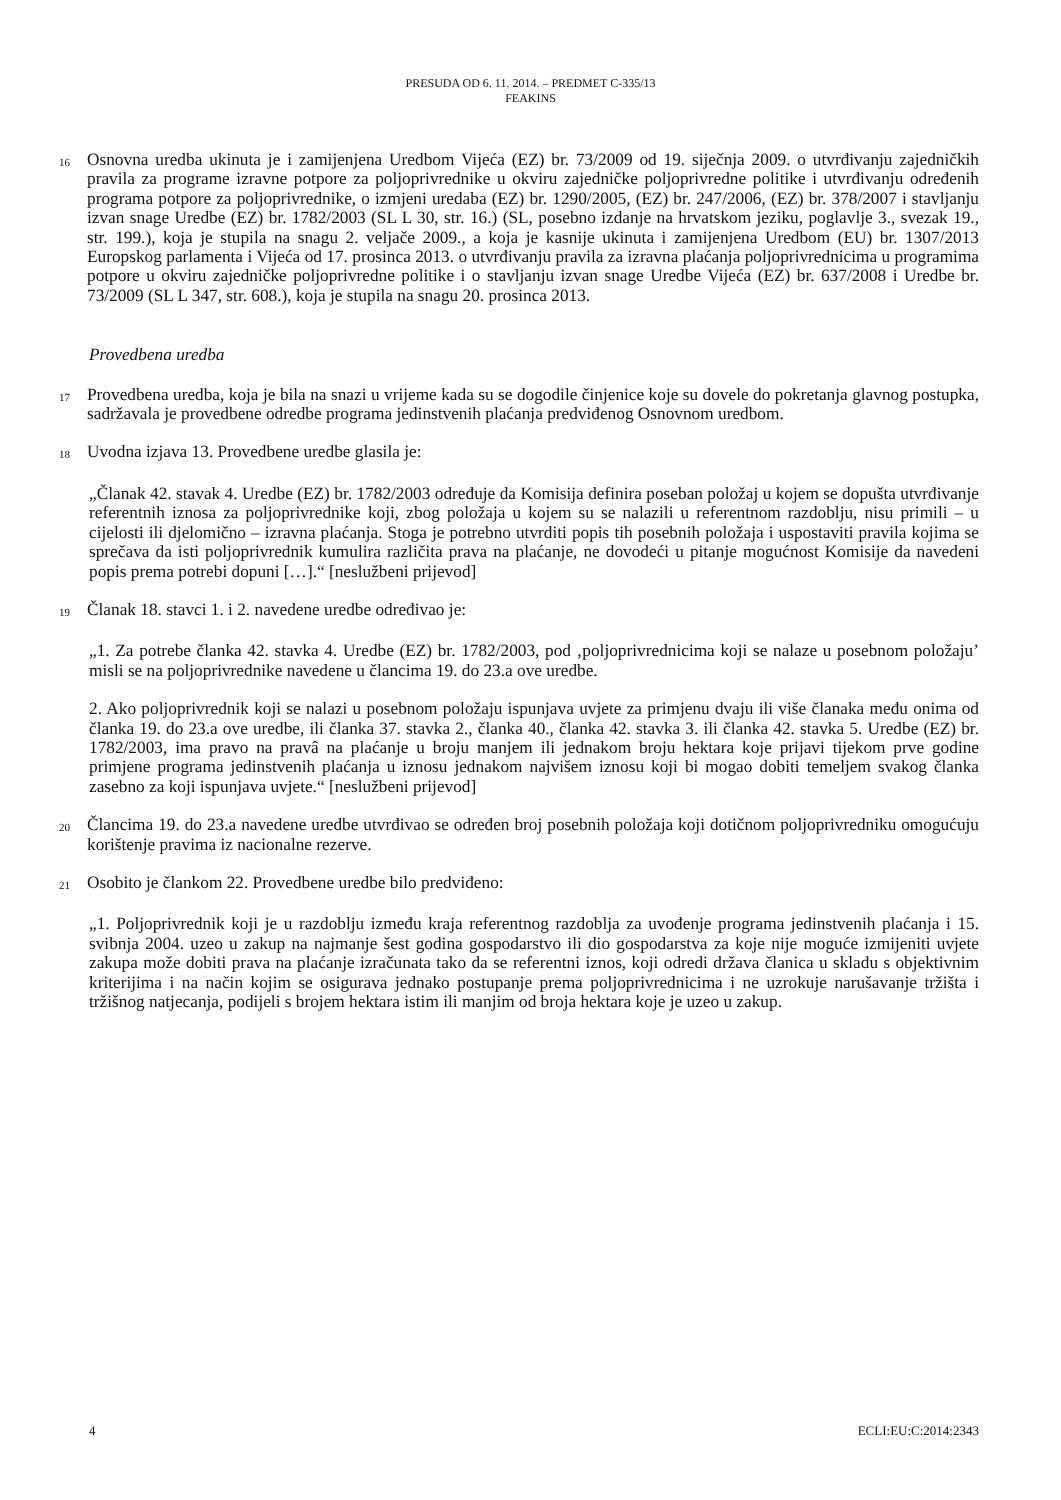PRESUDA OD 6. 11. 2014. – PREDMET C-335/13
FEAKINS
16
Osnovna uredba ukinuta je i zamijenjena Uredbom Vijeća (EZ) br. 73/2009 od 19. siječnja 2009. o utvrđivanju zajedničkih pravila za programe izravne potpore za poljoprivrednike u okviru zajedničke poljoprivredne politike i utvrđivanju određenih programa potpore za poljoprivrednike, o izmjeni uredaba (EZ) br. 1290/2005, (EZ) br. 247/2006, (EZ) br. 378/2007 i stavljanju izvan snage Uredbe (EZ) br. 1782/2003 (SL L 30, str. 16.) (SL, posebno izdanje na hrvatskom jeziku, poglavlje 3., svezak 19., str. 199.), koja je stupila na snagu 2. veljače 2009., a koja je kasnije ukinuta i zamijenjena Uredbom (EU) br. 1307/2013 Europskog parlamenta i Vijeća od 17. prosinca 2013. o utvrđivanju pravila za izravna plaćanja poljoprivrednicima u programima potpore u okviru zajedničke poljoprivredne politike i o stavljanju izvan snage Uredbe Vijeća (EZ) br. 637/2008 i Uredbe br. 73/2009 (SL L 347, str. 608.), koja je stupila na snagu 20. prosinca 2013.
Provedbena uredba
17
Provedbena uredba, koja je bila na snazi u vrijeme kada su se dogodile činjenice koje su dovele do pokretanja glavnog postupka, sadržavala je provedbene odredbe programa jedinstvenih plaćanja predviđenog Osnovnom uredbom.
18
Uvodna izjava 13. Provedbene uredbe glasila je:
„Članak 42. stavak 4. Uredbe (EZ) br. 1782/2003 određuje da Komisija definira poseban položaj u kojem se dopušta utvrđivanje referentnih iznosa za poljoprivrednike koji, zbog položaja u kojem su se nalazili u referentnom razdoblju, nisu primili – u cijelosti ili djelomično – izravna plaćanja. Stoga je potrebno utvrditi popis tih posebnih položaja i uspostaviti pravila kojima se sprečava da isti poljoprivrednik kumulira različita prava na plaćanje, ne dovodeći u pitanje mogućnost Komisije da navedeni popis prema potrebi dopuni […].“ [neslužbeni prijevod]
19
Članak 18. stavci 1. i 2. navedene uredbe određivao je:
„1. Za potrebe članka 42. stavka 4. Uredbe (EZ) br. 1782/2003, pod ‚poljoprivrednicima koji se nalaze u posebnom položaju’ misli se na poljoprivrednike navedene u člancima 19. do 23.a ove uredbe.
2. Ako poljoprivrednik koji se nalazi u posebnom položaju ispunjava uvjete za primjenu dvaju ili više članaka među onima od članka 19. do 23.a ove uredbe, ili članka 37. stavka 2., članka 40., članka 42. stavka 3. ili članka 42. stavka 5. Uredbe (EZ) br. 1782/2003, ima pravo na pravâ na plaćanje u broju manjem ili jednakom broju hektara koje prijavi tijekom prve godine primjene programa jedinstvenih plaćanja u iznosu jednakom najvišem iznosu koji bi mogao dobiti temeljem svakog članka zasebno za koji ispunjava uvjete.“ [neslužbeni prijevod]
20
Člancima 19. do 23.a navedene uredbe utvrđivao se određen broj posebnih položaja koji dotičnom poljoprivredniku omogućuju korištenje pravima iz nacionalne rezerve.
21
Osobito je člankom 22. Provedbene uredbe bilo predviđeno:
„1. Poljoprivrednik koji je u razdoblju između kraja referentnog razdoblja za uvođenje programa jedinstvenih plaćanja i 15. svibnja 2004. uzeo u zakup na najmanje šest godina gospodarstvo ili dio gospodarstva za koje nije moguće izmijeniti uvjete zakupa može dobiti prava na plaćanje izračunata tako da se referentni iznos, koji odredi država članica u skladu s objektivnim kriterijima i na način kojim se osigurava jednako postupanje prema poljoprivrednicima i ne uzrokuje narušavanje tržišta i tržišnog natjecanja, podijeli s brojem hektara istim ili manjim od broja hektara koje je uzeo u zakup.
4 ECLI:EU:C:2014:2343